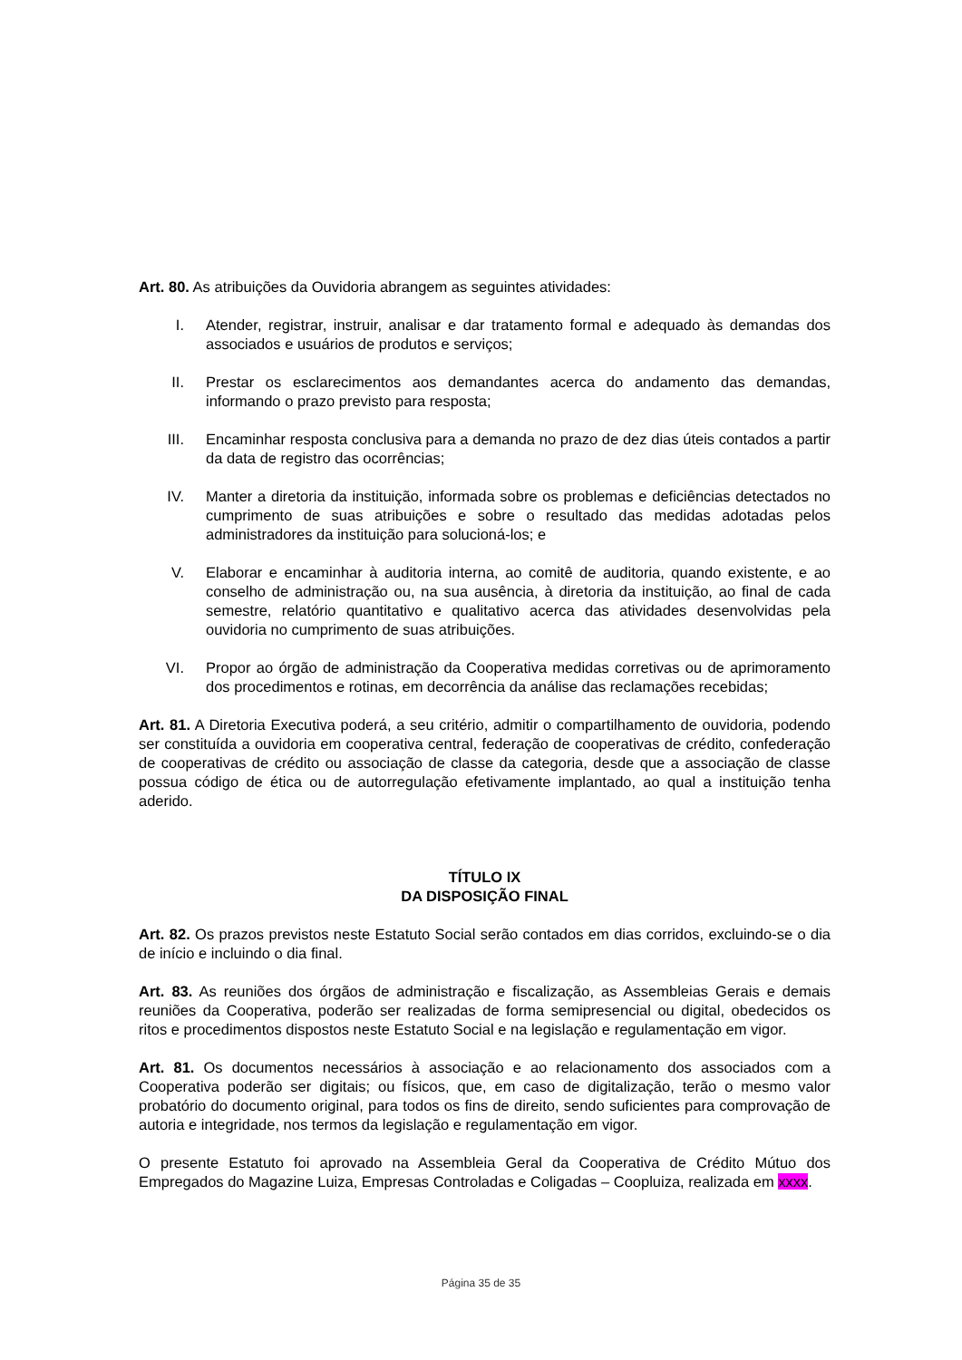Art. 80. As atribuições da Ouvidoria abrangem as seguintes atividades:
I. Atender, registrar, instruir, analisar e dar tratamento formal e adequado às demandas dos associados e usuários de produtos e serviços;
II. Prestar os esclarecimentos aos demandantes acerca do andamento das demandas, informando o prazo previsto para resposta;
III. Encaminhar resposta conclusiva para a demanda no prazo de dez dias úteis contados a partir da data de registro das ocorrências;
IV. Manter a diretoria da instituição, informada sobre os problemas e deficiências detectados no cumprimento de suas atribuições e sobre o resultado das medidas adotadas pelos administradores da instituição para solucioná-los; e
V. Elaborar e encaminhar à auditoria interna, ao comitê de auditoria, quando existente, e ao conselho de administração ou, na sua ausência, à diretoria da instituição, ao final de cada semestre, relatório quantitativo e qualitativo acerca das atividades desenvolvidas pela ouvidoria no cumprimento de suas atribuições.
VI. Propor ao órgão de administração da Cooperativa medidas corretivas ou de aprimoramento dos procedimentos e rotinas, em decorrência da análise das reclamações recebidas;
Art. 81. A Diretoria Executiva poderá, a seu critério, admitir o compartilhamento de ouvidoria, podendo ser constituída a ouvidoria em cooperativa central, federação de cooperativas de crédito, confederação de cooperativas de crédito ou associação de classe da categoria, desde que a associação de classe possua código de ética ou de autorregulação efetivamente implantado, ao qual a instituição tenha aderido.
TÍTULO IX
DA DISPOSIÇÃO FINAL
Art. 82. Os prazos previstos neste Estatuto Social serão contados em dias corridos, excluindo-se o dia de início e incluindo o dia final.
Art. 83. As reuniões dos órgãos de administração e fiscalização, as Assembleias Gerais e demais reuniões da Cooperativa, poderão ser realizadas de forma semipresencial ou digital, obedecidos os ritos e procedimentos dispostos neste Estatuto Social e na legislação e regulamentação em vigor.
Art. 81. Os documentos necessários à associação e ao relacionamento dos associados com a Cooperativa poderão ser digitais; ou físicos, que, em caso de digitalização, terão o mesmo valor probatório do documento original, para todos os fins de direito, sendo suficientes para comprovação de autoria e integridade, nos termos da legislação e regulamentação em vigor.
O presente Estatuto foi aprovado na Assembleia Geral da Cooperativa de Crédito Mútuo dos Empregados do Magazine Luiza, Empresas Controladas e Coligadas – Coopluiza, realizada em xxxx.
Página 35 de 35